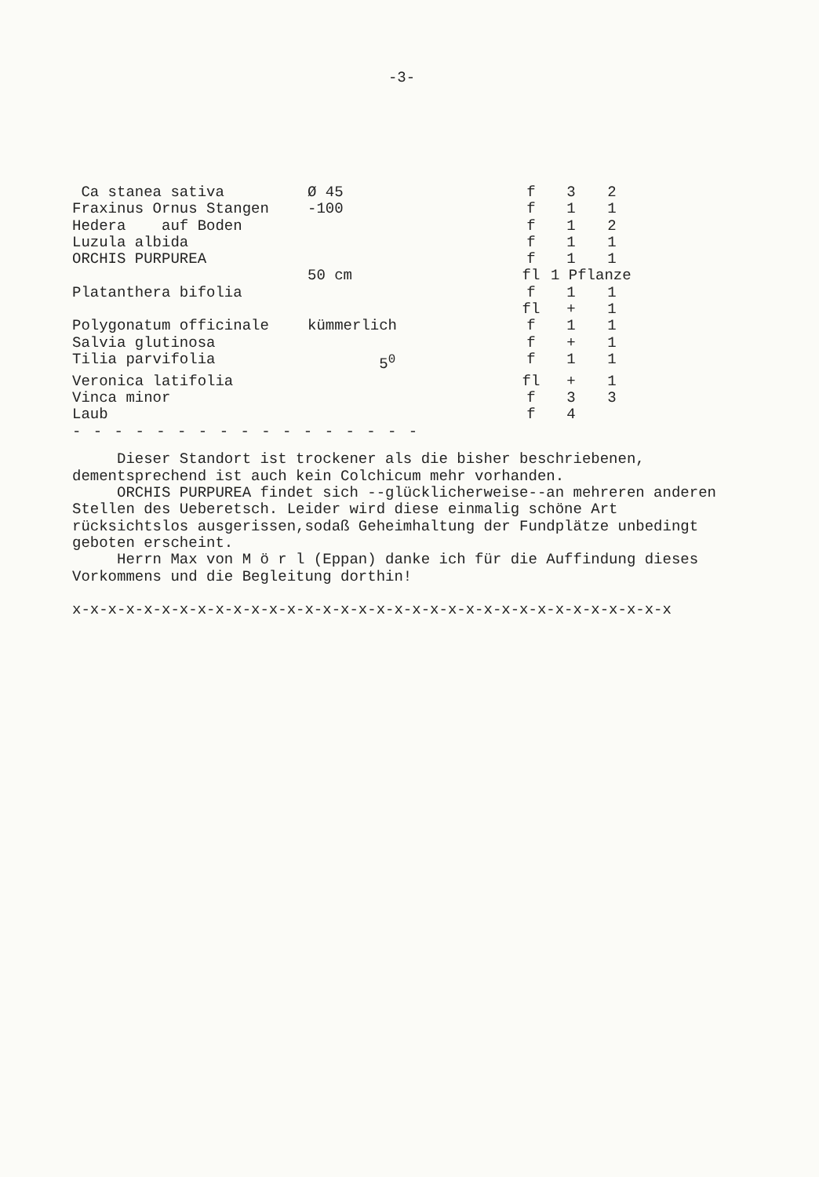-3-
| Ca stanea sativa | Ø 45 | f | 3 | 2 |
| Fraxinus Ornus Stangen | -100 | f | 1 | 1 |
| Hedera auf Boden | | f | 1 | 2 |
| Luzula albida | | f | 1 | 1 |
| ORCHIS PURPUREA | | f | 1 | 1 |
| | 50 cm | fl | 1 Pflanze | |
| Platanthera bifolia | | f | 1 | 1 |
| | | fl | + | 1 |
| Polygonatum officinale | kümmerlich | f | 1 | 1 |
| Salvia glutinosa | | f | + | 1 |
| Tilia parvifolia | 5<sup>0</sup> | f | 1 | 1 |
| Veronica latifolia | | fl | + | 1 |
| Vinca minor | | f | 3 | 3 |
| Laub | | f | 4 | |
- - - - - - - - - - - - - - - - -
Dieser Standort ist trockener als die bisher beschriebenen, dementsprechend ist auch kein Colchicum mehr vorhanden.
ORCHIS PURPUREA findet sich --glücklicherweise--an mehreren anderen Stellen des Ueberetsch. Leider wird diese einmalig schöne Art rücksichtslos ausgerissen,sodaß Geheimhaltung der Fundplätze unbedingt geboten erscheint.
Herrn Max von M ö r l (Eppan) danke ich für die Auffindung dieses Vorkommens und die Begleitung dorthin!
x-x-x-x-x-x-x-x-x-x-x-x-x-x-x-x-x-x-x-x-x-x-x-x-x-x-x-x-x-x-x-x-x-x